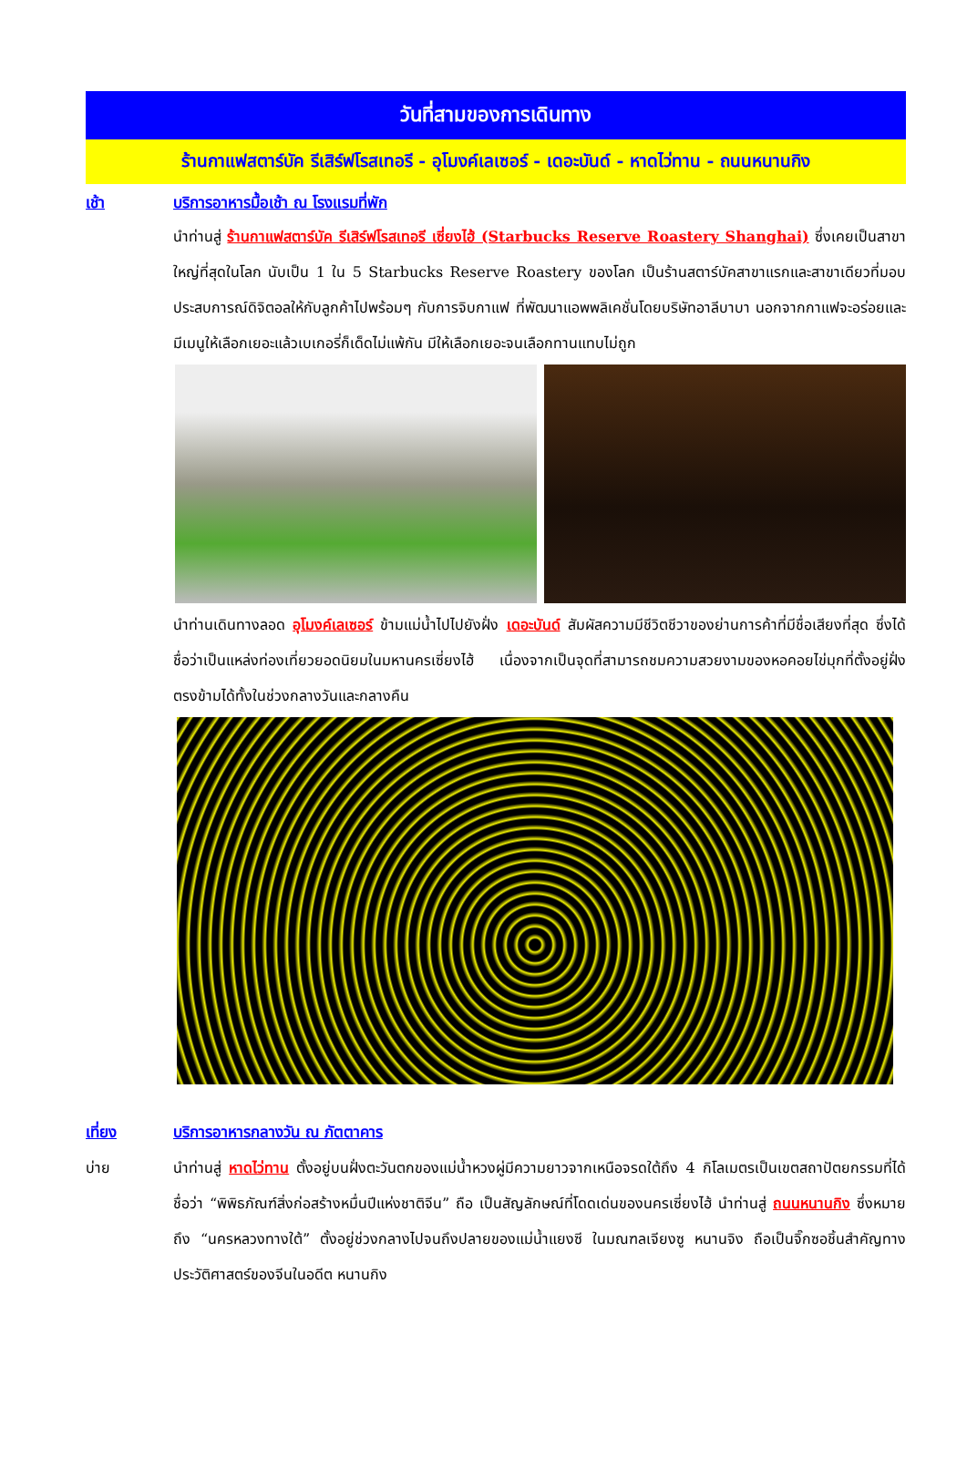วันที่สามของการเดินทาง
ร้านกาแฟสตาร์บัค รีเสิร์ฟโรสเทอรี - อุโมงค์เลเซอร์ - เดอะบันด์ - หาดไว่ทาน - ถนนหนานกิง
เช้า บริการอาหารมื้อเช้า ณ โรงแรมที่พัก
นำท่านสู่ ร้านกาแฟสตาร์บัค รีเสิร์ฟโรสเทอรี เซี่ยงไฮ้ (Starbucks Reserve Roastery Shanghai) ซึ่งเคยเป็นสาขาใหญ่ที่สุดในโลก นับเป็น 1 ใน 5 Starbucks Reserve Roastery ของโลก เป็นร้านสตาร์บัคสาขาแรกและสาขาเดียวที่มอบประสบการณ์ดิจิตอลให้กับลูกค้าไปพร้อมๆ กับการจิบกาแฟ ที่พัฒนาแอพพลิเคชั่นโดยบริษัทอาลีบาบา นอกจากกาแฟจะอร่อยและมีเมนูให้เลือกเยอะแล้วเบเกอรี่ก็เด็ดไม่แพ้กัน มีให้เลือกเยอะจนเลือกทานแทบไม่ถูก
นำท่านเดินทางลอด อุโมงค์เลเซอร์ ข้ามแม่น้ำไปไปยังฝั่ง เดอะบันด์ สัมผัสความมีชีวิตชีวาของย่านการค้าที่มีชื่อเสียงที่สุด ซึ่งได้ชื่อว่าเป็นแหล่งท่องเที่ยวยอดนิยมในมหานครเซี่ยงไฮ้ เนื่องจากเป็นจุดที่สามารถชมความสวยงามของหอคอยไข่มุกที่ตั้งอยู่ฝั่งตรงข้ามได้ทั้งในช่วงกลางวันและกลางคืน
เที่ยง บริการอาหารกลางวัน ณ ภัตตาคาร
บ่าย นำท่านสู่ หาดไว่ทาน ตั้งอยู่บนฝั่งตะวันตกของแม่น้ำหวงผู่มีความยาวจากเหนือจรดใต้ถึง 4 กิโลเมตรเป็นเขตสถาปัตยกรรมที่ได้ชื่อว่า “พิพิธภัณฑ์สิ่งก่อสร้างหมื่นปีแห่งชาติจีน” ถือ เป็นสัญลักษณ์ที่โดดเด่นของนครเซี่ยงไฮ้ นำท่านสู่ ถนนหนานกิง ซึ่งหมายถึง “นครหลวงทางใต้” ตั้งอยู่ช่วงกลางไปจนถึงปลายของแม่น้ำแยงซี ในมณฑลเจียงซู หนานจิง ถือเป็นจิ๊กซอชิ้นสำคัญทางประวัติศาสตร์ของจีนในอดีต หนานกิง